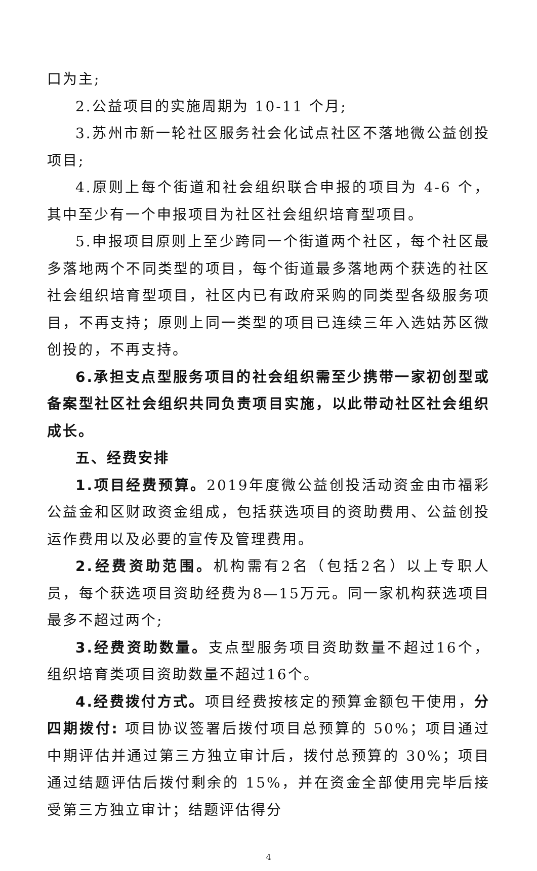口为主;
2.公益项目的实施周期为 10-11 个月;
3.苏州市新一轮社区服务社会化试点社区不落地微公益创投项目;
4.原则上每个街道和社会组织联合申报的项目为 4-6 个，其中至少有一个申报项目为社区社会组织培育型项目。
5.申报项目原则上至少跨同一个街道两个社区，每个社区最多落地两个不同类型的项目，每个街道最多落地两个获选的社区社会组织培育型项目，社区内已有政府采购的同类型各级服务项目，不再支持；原则上同一类型的项目已连续三年入选姑苏区微创投的，不再支持。
6.承担支点型服务项目的社会组织需至少携带一家初创型或备案型社区社会组织共同负责项目实施，以此带动社区社会组织成长。
五、经费安排
1.项目经费预算。2019年度微公益创投活动资金由市福彩公益金和区财政资金组成，包括获选项目的资助费用、公益创投运作费用以及必要的宣传及管理费用。
2.经费资助范围。机构需有2名（包括2名）以上专职人员，每个获选项目资助经费为8—15万元。同一家机构获选项目最多不超过两个;
3.经费资助数量。支点型服务项目资助数量不超过16个，组织培育类项目资助数量不超过16个。
4.经费拨付方式。项目经费按核定的预算金额包干使用，分四期拨付: 项目协议签署后拨付项目总预算的 50%；项目通过中期评估并通过第三方独立审计后，拨付总预算的 30%；项目通过结题评估后拨付剩余的 15%，并在资金全部使用完毕后接受第三方独立审计；结题评估得分
4